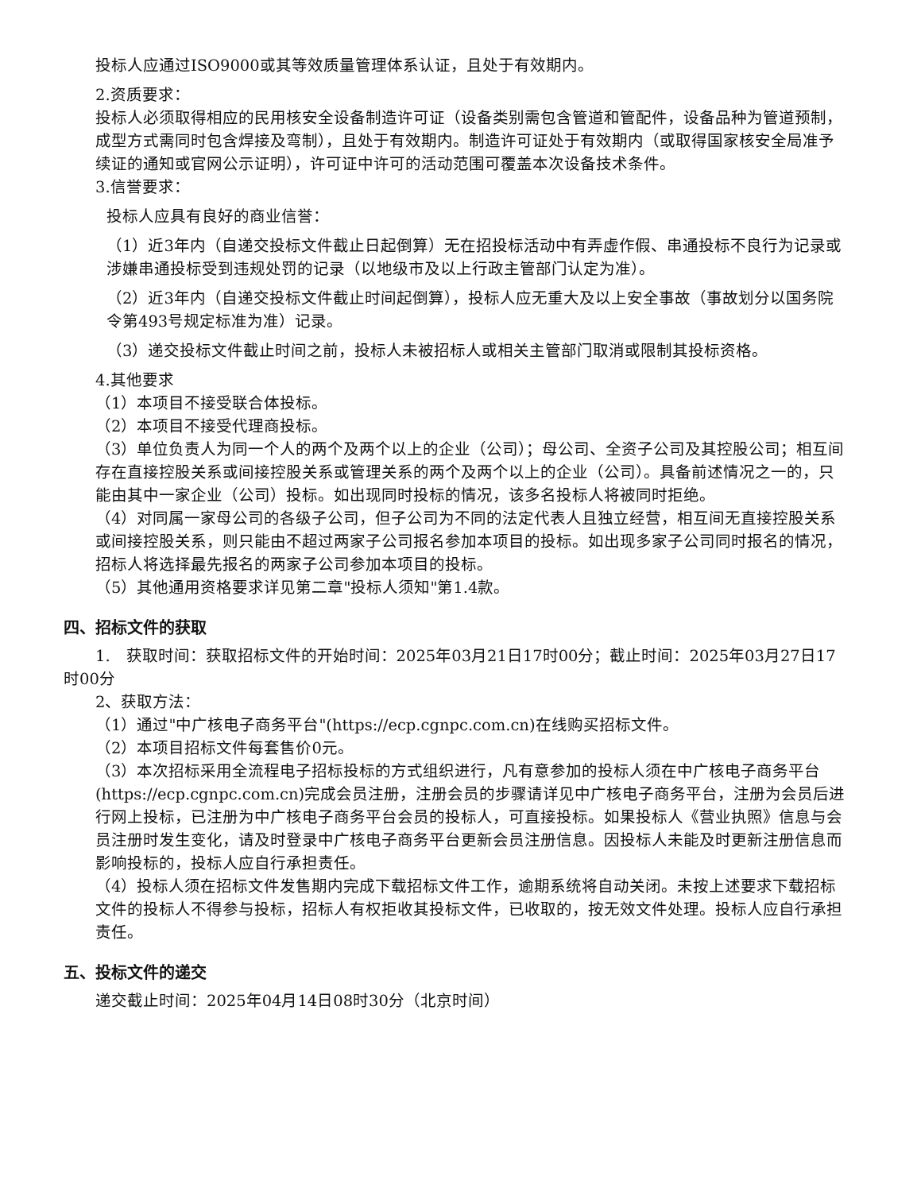投标人应通过ISO9000或其等效质量管理体系认证，且处于有效期内。
2.资质要求：
投标人必须取得相应的民用核安全设备制造许可证（设备类别需包含管道和管配件，设备品种为管道预制，成型方式需同时包含焊接及弯制），且处于有效期内。制造许可证处于有效期内（或取得国家核安全局准予续证的通知或官网公示证明），许可证中许可的活动范围可覆盖本次设备技术条件。
3.信誉要求：
投标人应具有良好的商业信誉：
（1）近3年内（自递交投标文件截止日起倒算）无在招投标活动中有弄虚作假、串通投标不良行为记录或涉嫌串通投标受到违规处罚的记录（以地级市及以上行政主管部门认定为准）。
（2）近3年内（自递交投标文件截止时间起倒算），投标人应无重大及以上安全事故（事故划分以国务院令第493号规定标准为准）记录。
（3）递交投标文件截止时间之前，投标人未被招标人或相关主管部门取消或限制其投标资格。
4.其他要求
（1）本项目不接受联合体投标。
（2）本项目不接受代理商投标。
（3）单位负责人为同一个人的两个及两个以上的企业（公司）；母公司、全资子公司及其控股公司；相互间存在直接控股关系或间接控股关系或管理关系的两个及两个以上的企业（公司）。具备前述情况之一的，只能由其中一家企业（公司）投标。如出现同时投标的情况，该多名投标人将被同时拒绝。
（4）对同属一家母公司的各级子公司，但子公司为不同的法定代表人且独立经营，相互间无直接控股关系或间接控股关系，则只能由不超过两家子公司报名参加本项目的投标。如出现多家子公司同时报名的情况，招标人将选择最先报名的两家子公司参加本项目的投标。
（5）其他通用资格要求详见第二章"投标人须知"第1.4款。
四、招标文件的获取
1.　获取时间：获取招标文件的开始时间：2025年03月21日17时00分；截止时间：2025年03月27日17时00分
2、获取方法：
（1）通过"中广核电子商务平台"(https://ecp.cgnpc.com.cn)在线购买招标文件。
（2）本项目招标文件每套售价0元。
（3）本次招标采用全流程电子招标投标的方式组织进行，凡有意参加的投标人须在中广核电子商务平台(https://ecp.cgnpc.com.cn)完成会员注册，注册会员的步骤请详见中广核电子商务平台，注册为会员后进行网上投标，已注册为中广核电子商务平台会员的投标人，可直接投标。如果投标人《营业执照》信息与会员注册时发生变化，请及时登录中广核电子商务平台更新会员注册信息。因投标人未能及时更新注册信息而影响投标的，投标人应自行承担责任。
（4）投标人须在招标文件发售期内完成下载招标文件工作，逾期系统将自动关闭。未按上述要求下载招标文件的投标人不得参与投标，招标人有权拒收其投标文件，已收取的，按无效文件处理。投标人应自行承担责任。
五、投标文件的递交
递交截止时间：2025年04月14日08时30分（北京时间）